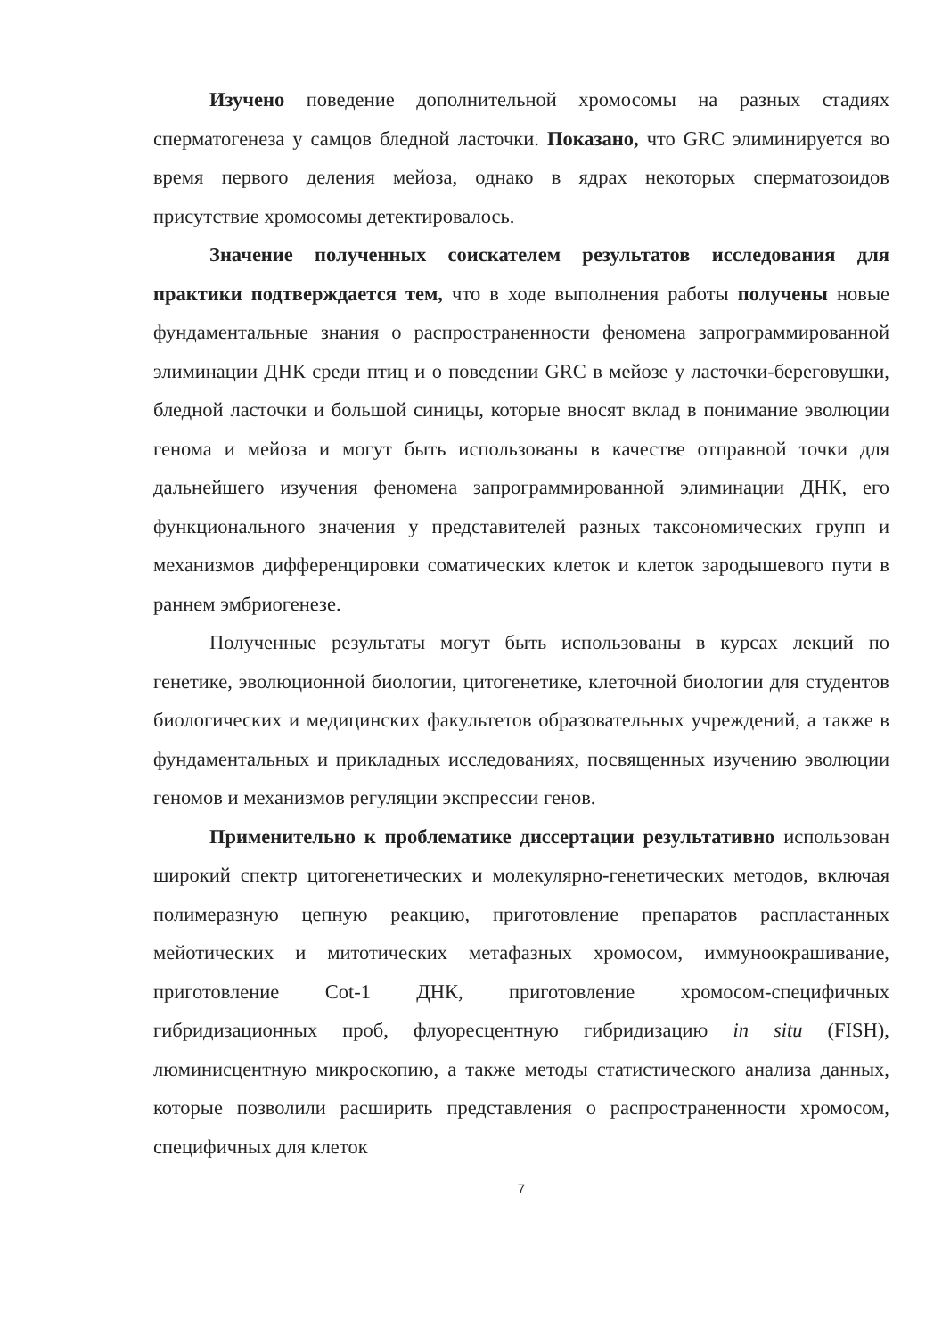Изучено поведение дополнительной хромосомы на разных стадиях сперматогенеза у самцов бледной ласточки. Показано, что GRC элиминируется во время первого деления мейоза, однако в ядрах некоторых сперматозоидов присутствие хромосомы детектировалось.
Значение полученных соискателем результатов исследования для практики подтверждается тем, что в ходе выполнения работы получены новые фундаментальные знания о распространенности феномена запрограммированной элиминации ДНК среди птиц и о поведении GRC в мейозе у ласточки-береговушки, бледной ласточки и большой синицы, которые вносят вклад в понимание эволюции генома и мейоза и могут быть использованы в качестве отправной точки для дальнейшего изучения феномена запрограммированной элиминации ДНК, его функционального значения у представителей разных таксономических групп и механизмов дифференцировки соматических клеток и клеток зародышевого пути в раннем эмбриогенезе.
Полученные результаты могут быть использованы в курсах лекций по генетике, эволюционной биологии, цитогенетике, клеточной биологии для студентов биологических и медицинских факультетов образовательных учреждений, а также в фундаментальных и прикладных исследованиях, посвященных изучению эволюции геномов и механизмов регуляции экспрессии генов.
Применительно к проблематике диссертации результативно использован широкий спектр цитогенетических и молекулярно-генетических методов, включая полимеразную цепную реакцию, приготовление препаратов распластанных мейотических и митотических метафазных хромосом, иммуноокрашивание, приготовление Cot-1 ДНК, приготовление хромосом-специфичных гибридизационных проб, флуоресцентную гибридизацию in situ (FISH), люминисцентную микроскопию, а также методы статистического анализа данных, которые позволили расширить представления о распространенности хромосом, специфичных для клеток
7